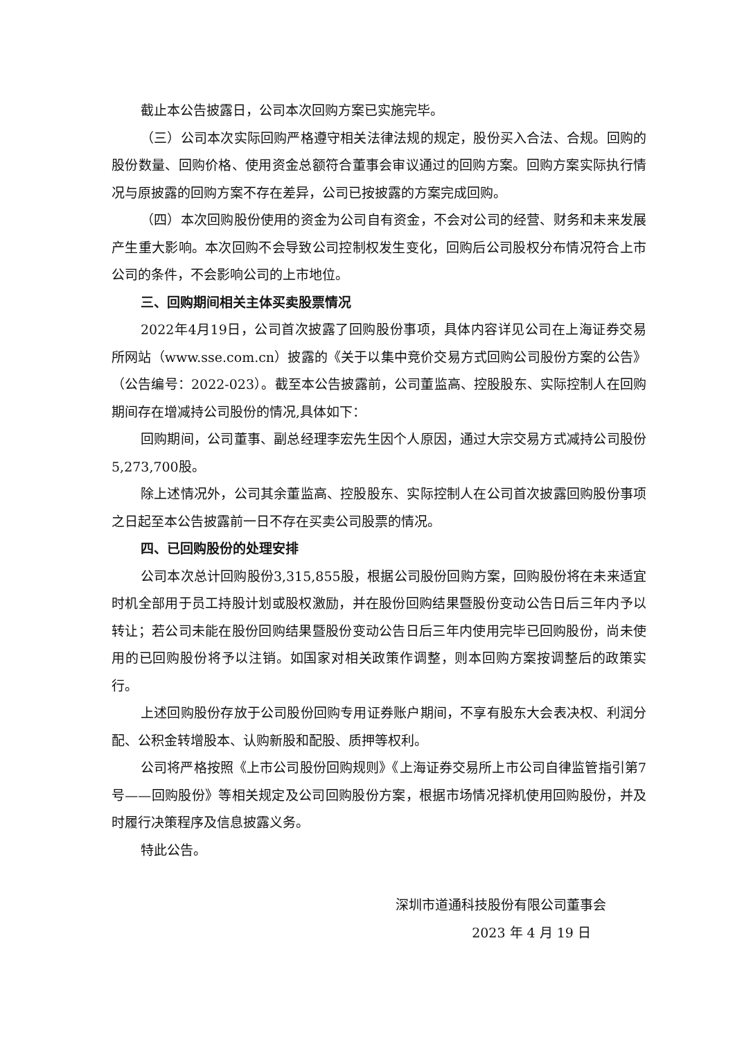截止本公告披露日，公司本次回购方案已实施完毕。
（三）公司本次实际回购严格遵守相关法律法规的规定，股份买入合法、合规。回购的股份数量、回购价格、使用资金总额符合董事会审议通过的回购方案。回购方案实际执行情况与原披露的回购方案不存在差异，公司已按披露的方案完成回购。
（四）本次回购股份使用的资金为公司自有资金，不会对公司的经营、财务和未来发展产生重大影响。本次回购不会导致公司控制权发生变化，回购后公司股权分布情况符合上市公司的条件，不会影响公司的上市地位。
三、回购期间相关主体买卖股票情况
2022年4月19日，公司首次披露了回购股份事项，具体内容详见公司在上海证券交易所网站（www.sse.com.cn）披露的《关于以集中竞价交易方式回购公司股份方案的公告》（公告编号：2022-023）。截至本公告披露前，公司董监高、控股股东、实际控制人在回购期间存在增减持公司股份的情况,具体如下：
回购期间，公司董事、副总经理李宏先生因个人原因，通过大宗交易方式减持公司股份5,273,700股。
除上述情况外，公司其余董监高、控股股东、实际控制人在公司首次披露回购股份事项之日起至本公告披露前一日不存在买卖公司股票的情况。
四、已回购股份的处理安排
公司本次总计回购股份3,315,855股，根据公司股份回购方案，回购股份将在未来适宜时机全部用于员工持股计划或股权激励，并在股份回购结果暨股份变动公告日后三年内予以转让；若公司未能在股份回购结果暨股份变动公告日后三年内使用完毕已回购股份，尚未使用的已回购股份将予以注销。如国家对相关政策作调整，则本回购方案按调整后的政策实行。
上述回购股份存放于公司股份回购专用证券账户期间，不享有股东大会表决权、利润分配、公积金转增股本、认购新股和配股、质押等权利。
公司将严格按照《上市公司股份回购规则》《上海证券交易所上市公司自律监管指引第7号——回购股份》等相关规定及公司回购股份方案，根据市场情况择机使用回购股份，并及时履行决策程序及信息披露义务。
特此公告。
深圳市道通科技股份有限公司董事会
2023 年 4 月 19 日